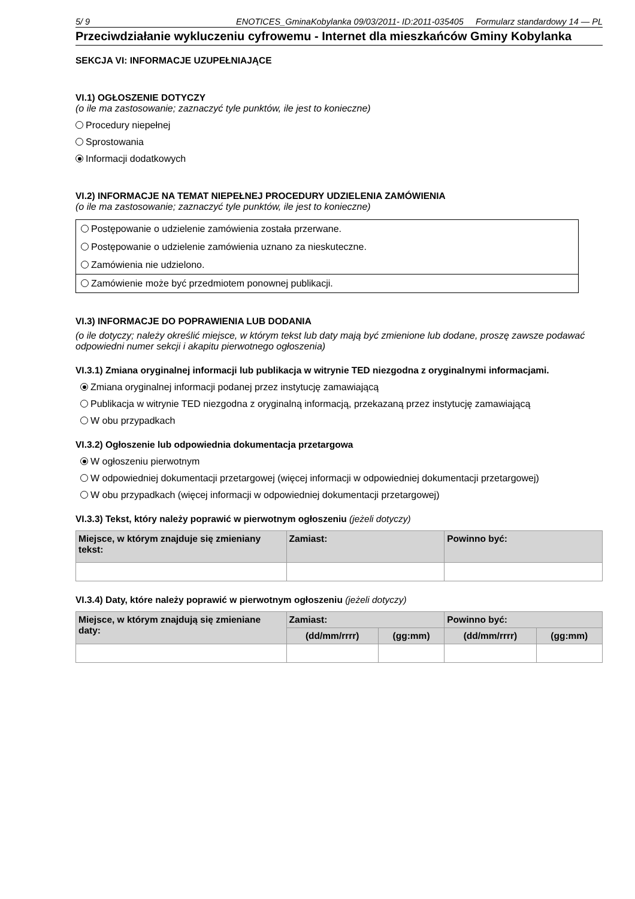5/ 9 ENOTICES_GminaKobylanka 09/03/2011- ID:2011-035405 Formularz standardowy 14 — PL
Przeciwdziałanie wykluczeniu cyfrowemu - Internet dla mieszkańców Gminy Kobylanka
SEKCJA VI: INFORMACJE UZUPEŁNIAJĄCE
VI.1) OGŁOSZENIE DOTYCZY
(o ile ma zastosowanie; zaznaczyć tyle punktów, ile jest to konieczne)
Procedury niepełnej
Sprostowania
Informacji dodatkowych
VI.2) INFORMACJE NA TEMAT NIEPEŁNEJ PROCEDURY UDZIELENIA ZAMÓWIENIA
(o ile ma zastosowanie; zaznaczyć tyle punktów, ile jest to konieczne)
Postępowanie o udzielenie zamówienia została przerwane.
Postępowanie o udzielenie zamówienia uznano za nieskuteczne.
Zamówienia nie udzielono.
Zamówienie może być przedmiotem ponownej publikacji.
VI.3) INFORMACJE DO POPRAWIENIA LUB DODANIA
(o ile dotyczy; należy określić miejsce, w którym tekst lub daty mają być zmienione lub dodane, proszę zawsze podawać odpowiedni numer sekcji i akapitu pierwotnego ogłoszenia)
VI.3.1) Zmiana oryginalnej informacji lub publikacja w witrynie TED niezgodna z oryginalnymi informacjami.
Zmiana oryginalnej informacji podanej przez instytucję zamawiającą
Publikacja w witrynie TED niezgodna z oryginalną informacją, przekazaną przez instytucję zamawiającą
W obu przypadkach
VI.3.2) Ogłoszenie lub odpowiednia dokumentacja przetargowa
W ogłoszeniu pierwotnym
W odpowiedniej dokumentacji przetargowej (więcej informacji w odpowiedniej dokumentacji przetargowej)
W obu przypadkach (więcej informacji w odpowiedniej dokumentacji przetargowej)
VI.3.3) Tekst, który należy poprawić w pierwotnym ogłoszeniu (jeżeli dotyczy)
| Miejsce, w którym znajduje się zmieniany tekst: | Zamiast: | Powinno być: |
| --- | --- | --- |
VI.3.4) Daty, które należy poprawić w pierwotnym ogłoszeniu (jeżeli dotyczy)
| Miejsce, w którym znajdują się zmieniane daty: | Zamiast: | | Powinno być: | |
| --- | --- | --- | --- | --- |
| | (dd/mm/rrrr) | (gg:mm) | (dd/mm/rrrr) | (gg:mm) |